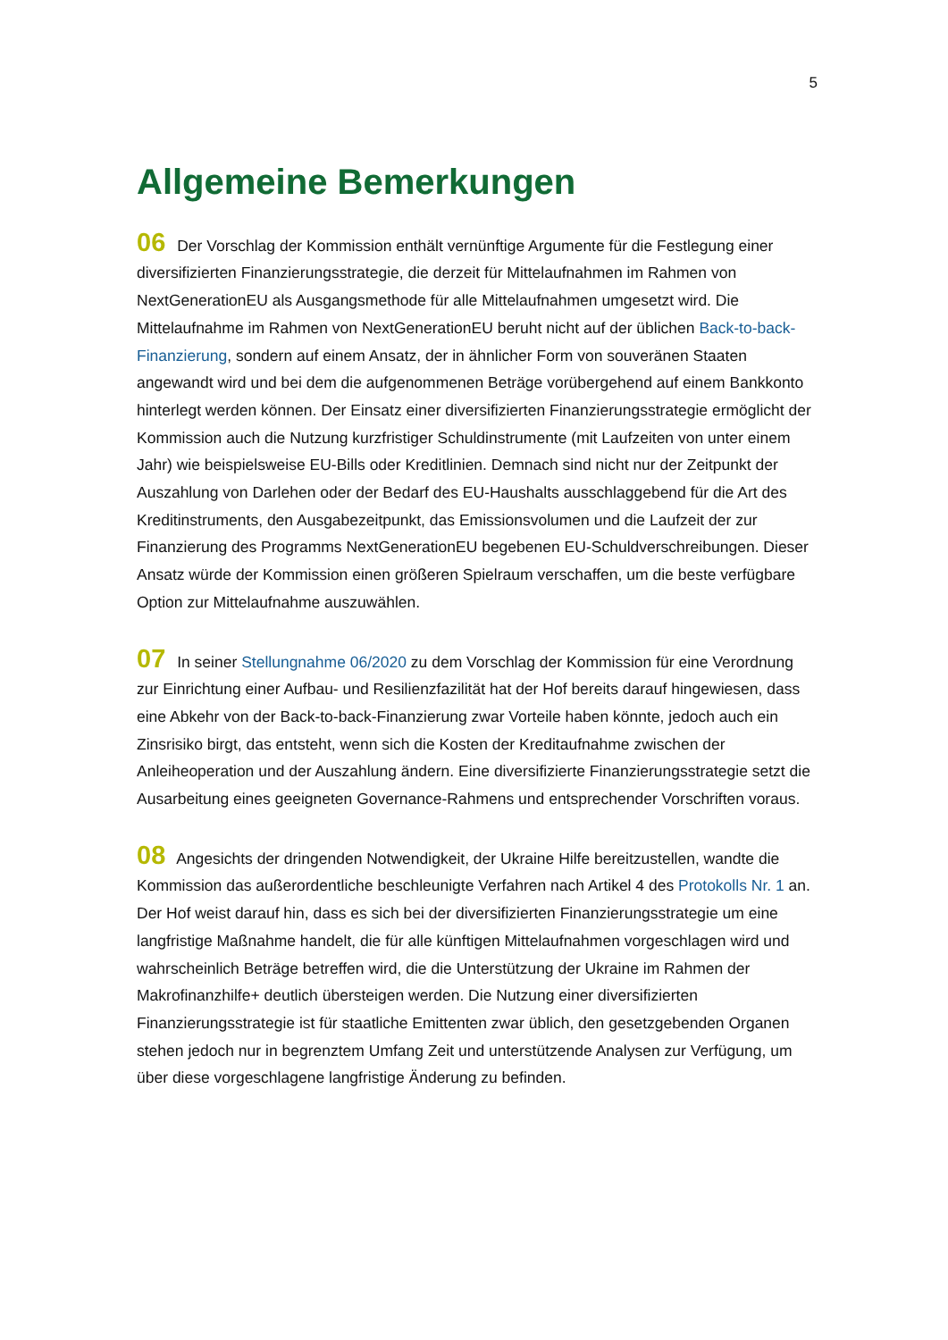5
Allgemeine Bemerkungen
06 Der Vorschlag der Kommission enthält vernünftige Argumente für die Festlegung einer diversifizierten Finanzierungsstrategie, die derzeit für Mittelaufnahmen im Rahmen von NextGenerationEU als Ausgangsmethode für alle Mittelaufnahmen umgesetzt wird. Die Mittelaufnahme im Rahmen von NextGenerationEU beruht nicht auf der üblichen Back-to-back-Finanzierung, sondern auf einem Ansatz, der in ähnlicher Form von souveränen Staaten angewandt wird und bei dem die aufgenommenen Beträge vorübergehend auf einem Bankkonto hinterlegt werden können. Der Einsatz einer diversifizierten Finanzierungsstrategie ermöglicht der Kommission auch die Nutzung kurzfristiger Schuldinstrumente (mit Laufzeiten von unter einem Jahr) wie beispielsweise EU-Bills oder Kreditlinien. Demnach sind nicht nur der Zeitpunkt der Auszahlung von Darlehen oder der Bedarf des EU-Haushalts ausschlaggebend für die Art des Kreditinstruments, den Ausgabezeitpunkt, das Emissionsvolumen und die Laufzeit der zur Finanzierung des Programms NextGenerationEU begebenen EU-Schuldverschreibungen. Dieser Ansatz würde der Kommission einen größeren Spielraum verschaffen, um die beste verfügbare Option zur Mittelaufnahme auszuwählen.
07 In seiner Stellungnahme 06/2020 zu dem Vorschlag der Kommission für eine Verordnung zur Einrichtung einer Aufbau- und Resilienzfazilität hat der Hof bereits darauf hingewiesen, dass eine Abkehr von der Back-to-back-Finanzierung zwar Vorteile haben könnte, jedoch auch ein Zinsrisiko birgt, das entsteht, wenn sich die Kosten der Kreditaufnahme zwischen der Anleiheoperation und der Auszahlung ändern. Eine diversifizierte Finanzierungsstrategie setzt die Ausarbeitung eines geeigneten Governance-Rahmens und entsprechender Vorschriften voraus.
08 Angesichts der dringenden Notwendigkeit, der Ukraine Hilfe bereitzustellen, wandte die Kommission das außerordentliche beschleunigte Verfahren nach Artikel 4 des Protokolls Nr. 1 an. Der Hof weist darauf hin, dass es sich bei der diversifizierten Finanzierungsstrategie um eine langfristige Maßnahme handelt, die für alle künftigen Mittelaufnahmen vorgeschlagen wird und wahrscheinlich Beträge betreffen wird, die die Unterstützung der Ukraine im Rahmen der Makrofinanzhilfe+ deutlich übersteigen werden. Die Nutzung einer diversifizierten Finanzierungsstrategie ist für staatliche Emittenten zwar üblich, den gesetzgebenden Organen stehen jedoch nur in begrenztem Umfang Zeit und unterstützende Analysen zur Verfügung, um über diese vorgeschlagene langfristige Änderung zu befinden.